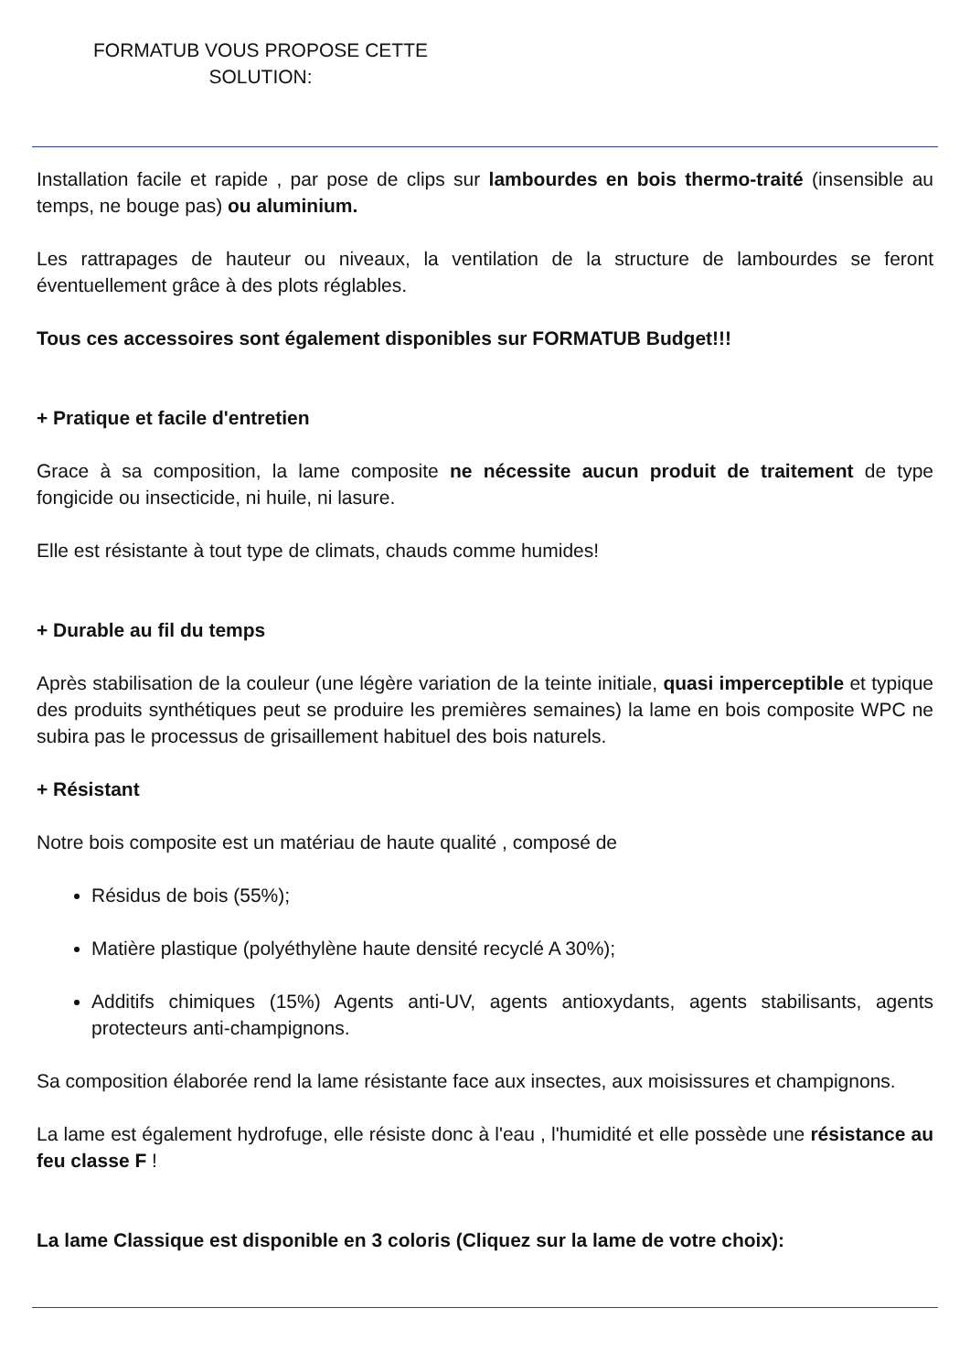FORMATUB VOUS PROPOSE CETTE SOLUTION:
Installation facile et rapide , par pose de clips sur lambourdes en bois thermo-traité (insensible au temps, ne bouge pas) ou aluminium.
Les rattrapages de hauteur ou niveaux, la ventilation de la structure de lambourdes se feront éventuellement grâce à des plots réglables.
Tous ces accessoires sont également disponibles sur FORMATUB Budget!!!
+ Pratique et facile d'entretien
Grace à sa composition, la lame composite ne nécessite aucun produit de traitement de type fongicide ou insecticide, ni huile, ni lasure.
Elle est résistante à tout type de climats, chauds comme humides!
+ Durable au fil du temps
Après stabilisation de la couleur (une légère variation de la teinte initiale, quasi imperceptible et typique des produits synthétiques peut se produire les premières semaines) la lame en bois composite WPC ne subira pas le processus de grisaillement habituel des bois naturels.
+ Résistant
Notre bois composite est un matériau de haute qualité , composé de
Résidus de bois (55%);
Matière plastique (polyéthylène haute densité recyclé A 30%);
Additifs chimiques (15%) Agents anti-UV, agents antioxydants, agents stabilisants, agents protecteurs anti-champignons.
Sa composition élaborée rend la lame résistante face aux insectes, aux moisissures et champignons.
La lame est également hydrofuge, elle résiste donc à l'eau , l'humidité et elle possède une résistance au feu classe F !
La lame Classique est disponible en 3 coloris (Cliquez sur la lame de votre choix):